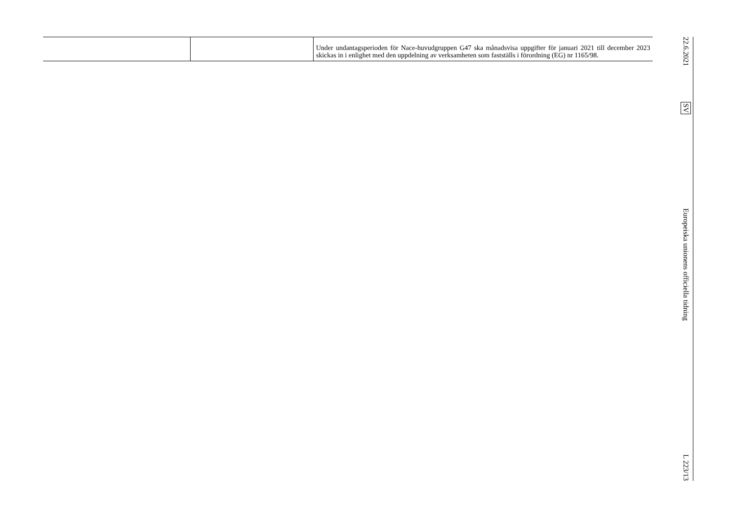| | | Under undantagsperioden för Nace-huvudgruppen G47 ska månadsvisa uppgifter för januari 2021 till december 2023 skickas in i enlighet med den uppdelning av verksamheten som fastställs i förordning (EG) nr 1165/98. |
22.6.2021 SV Europeiska unionens officiella tidning L 223/13